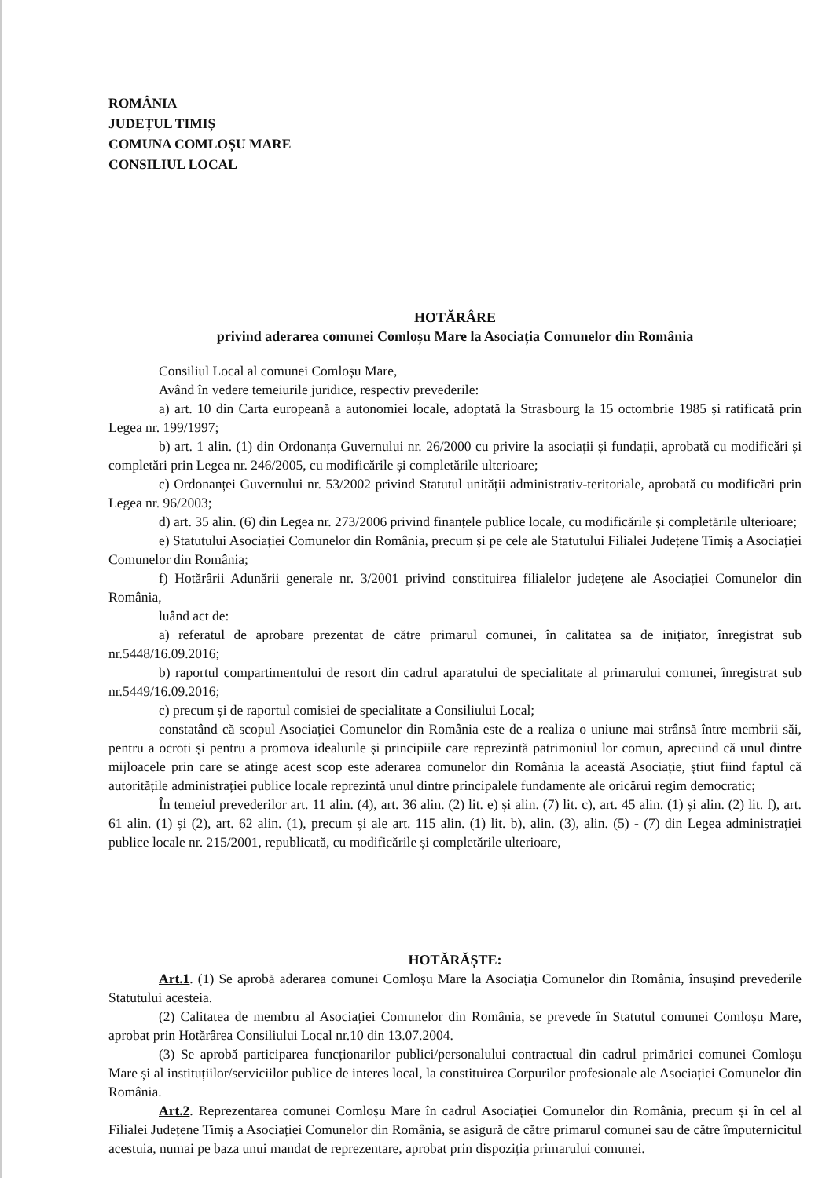ROMÂNIA
JUDEȚUL TIMIȘ
COMUNA COMLOȘU MARE
CONSILIUL LOCAL
HOTĂRÂRE
privind aderarea comunei Comloșu Mare la Asociația Comunelor din România
Consiliul Local al comunei Comloșu Mare,
Având în vedere temeiurile juridice, respectiv prevederile:
a) art. 10 din Carta europeană a autonomiei locale, adoptată la Strasbourg la 15 octombrie 1985 și ratificată prin Legea nr. 199/1997;
b) art. 1 alin. (1) din Ordonanța Guvernului nr. 26/2000 cu privire la asociații și fundații, aprobată cu modificări și completări prin Legea nr. 246/2005, cu modificările și completările ulterioare;
c) Ordonanței Guvernului nr. 53/2002 privind Statutul unității administrativ-teritoriale, aprobată cu modificări prin Legea nr. 96/2003;
d) art. 35 alin. (6) din Legea nr. 273/2006 privind finanțele publice locale, cu modificările și completările ulterioare;
e) Statutului Asociației Comunelor din România, precum și pe cele ale Statutului Filialei Județene Timiș a Asociației Comunelor din România;
f) Hotărârii Adunării generale nr. 3/2001 privind constituirea filialelor județene ale Asociației Comunelor din România,
luând act de:
a) referatul de aprobare prezentat de către primarul comunei, în calitatea sa de inițiator, înregistrat sub nr.5448/16.09.2016;
b) raportul compartimentului de resort din cadrul aparatului de specialitate al primarului comunei, înregistrat sub nr.5449/16.09.2016;
c) precum și de raportul comisiei de specialitate a Consiliului Local;
constatând că scopul Asociației Comunelor din România este de a realiza o uniune mai strânsă între membrii săi, pentru a ocroti și pentru a promova idealurile și principiile care reprezintă patrimoniul lor comun, apreciind că unul dintre mijloacele prin care se atinge acest scop este aderarea comunelor din România la această Asociație, știut fiind faptul că autoritățile administrației publice locale reprezintă unul dintre principalele fundamente ale oricărui regim democratic;
În temeiul prevederilor art. 11 alin. (4), art. 36 alin. (2) lit. e) și alin. (7) lit. c), art. 45 alin. (1) și alin. (2) lit. f), art. 61 alin. (1) și (2), art. 62 alin. (1), precum și ale art. 115 alin. (1) lit. b), alin. (3), alin. (5) - (7) din Legea administrației publice locale nr. 215/2001, republicată, cu modificările și completările ulterioare,
HOTĂRĂȘTE:
Art.1. (1) Se aprobă aderarea comunei Comloșu Mare la Asociația Comunelor din România, însușind prevederile Statutului acesteia.
(2) Calitatea de membru al Asociației Comunelor din România, se prevede în Statutul comunei Comloșu Mare, aprobat prin Hotărârea Consiliului Local nr.10 din 13.07.2004.
(3) Se aprobă participarea funcționarilor publici/personalului contractual din cadrul primăriei comunei Comloșu Mare și al instituțiilor/serviciilor publice de interes local, la constituirea Corpurilor profesionale ale Asociației Comunelor din România.
Art.2. Reprezentarea comunei Comloșu Mare în cadrul Asociației Comunelor din România, precum și în cel al Filialei Județene Timiș a Asociației Comunelor din România, se asigură de către primarul comunei sau de către împuternicitul acestuia, numai pe baza unui mandat de reprezentare, aprobat prin dispoziția primarului comunei.